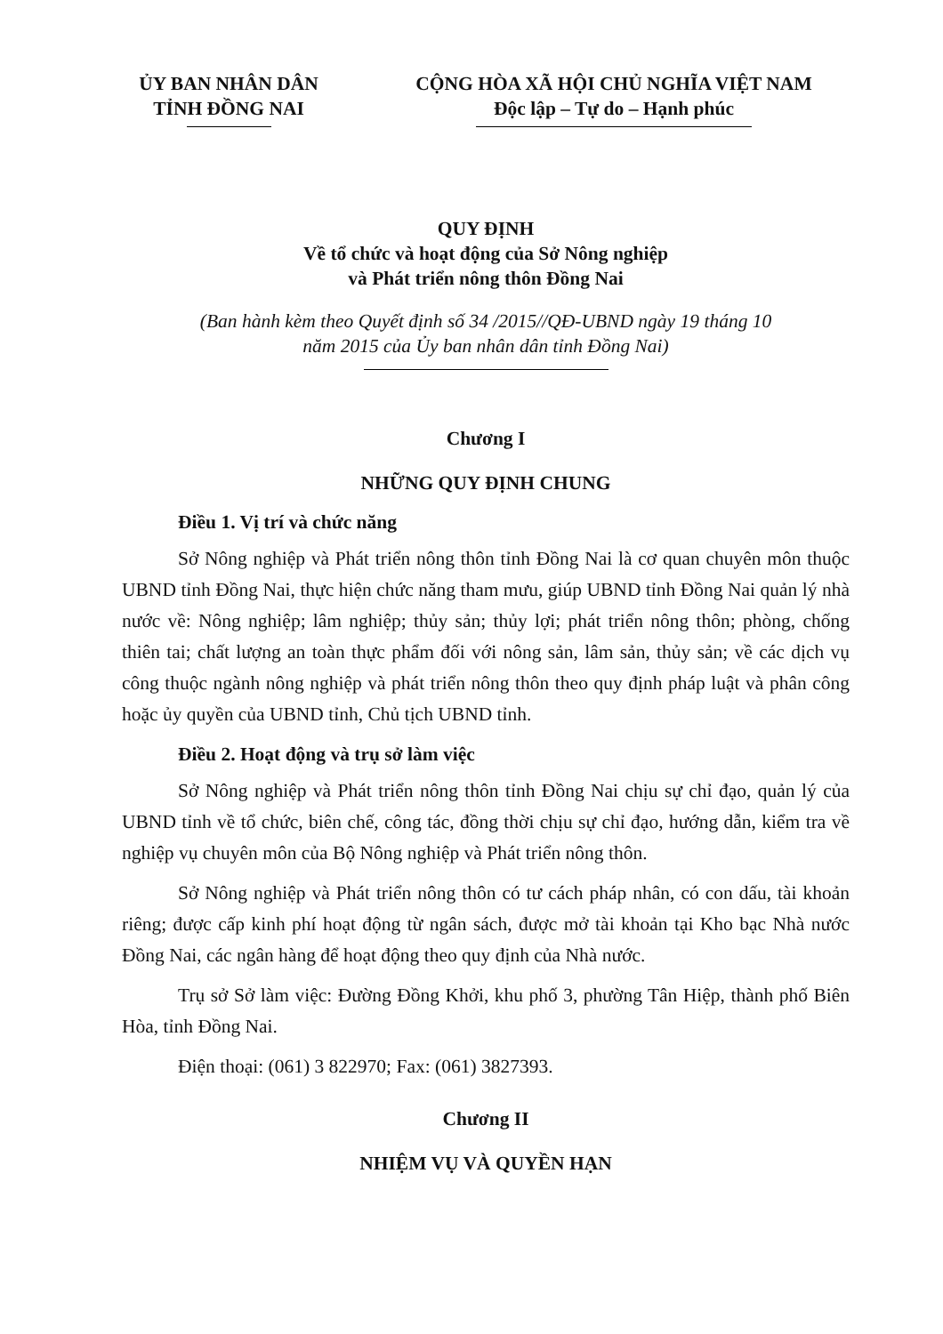ỦY BAN NHÂN DÂN
TỈNH ĐỒNG NAI
CỘNG HÒA XÃ HỘI CHỦ NGHĨA VIỆT NAM
Độc lập – Tự do – Hạnh phúc
QUY ĐỊNH
Về tổ chức và hoạt động của Sở Nông nghiệp
và Phát triển nông thôn Đồng Nai
(Ban hành kèm theo Quyết định số 34 /2015//QĐ-UBND ngày 19 tháng 10
năm 2015 của Ủy ban nhân dân tỉnh Đồng Nai)
Chương I
NHỮNG QUY ĐỊNH CHUNG
Điều 1. Vị trí và chức năng
Sở Nông nghiệp và Phát triển nông thôn tỉnh Đồng Nai là cơ quan chuyên môn thuộc UBND tỉnh Đồng Nai, thực hiện chức năng tham mưu, giúp UBND tỉnh Đồng Nai quản lý nhà nước về: Nông nghiệp; lâm nghiệp; thủy sản; thủy lợi; phát triển nông thôn; phòng, chống thiên tai; chất lượng an toàn thực phẩm đối với nông sản, lâm sản, thủy sản; về các dịch vụ công thuộc ngành nông nghiệp và phát triển nông thôn theo quy định pháp luật và phân công hoặc ủy quyền của UBND tỉnh, Chủ tịch UBND tỉnh.
Điều 2. Hoạt động và trụ sở làm việc
Sở Nông nghiệp và Phát triển nông thôn tỉnh Đồng Nai chịu sự chỉ đạo, quản lý của UBND tỉnh về tổ chức, biên chế, công tác, đồng thời chịu sự chỉ đạo, hướng dẫn, kiểm tra về nghiệp vụ chuyên môn của Bộ Nông nghiệp và Phát triển nông thôn.
Sở Nông nghiệp và Phát triển nông thôn có tư cách pháp nhân, có con dấu, tài khoản riêng; được cấp kinh phí hoạt động từ ngân sách, được mở tài khoản tại Kho bạc Nhà nước Đồng Nai, các ngân hàng để hoạt động theo quy định của Nhà nước.
Trụ sở Sở làm việc: Đường Đồng Khởi, khu phố 3, phường Tân Hiệp, thành phố Biên Hòa, tỉnh Đồng Nai.
Điện thoại: (061) 3 822970; Fax: (061) 3827393.
Chương II
NHIỆM VỤ VÀ QUYỀN HẠN